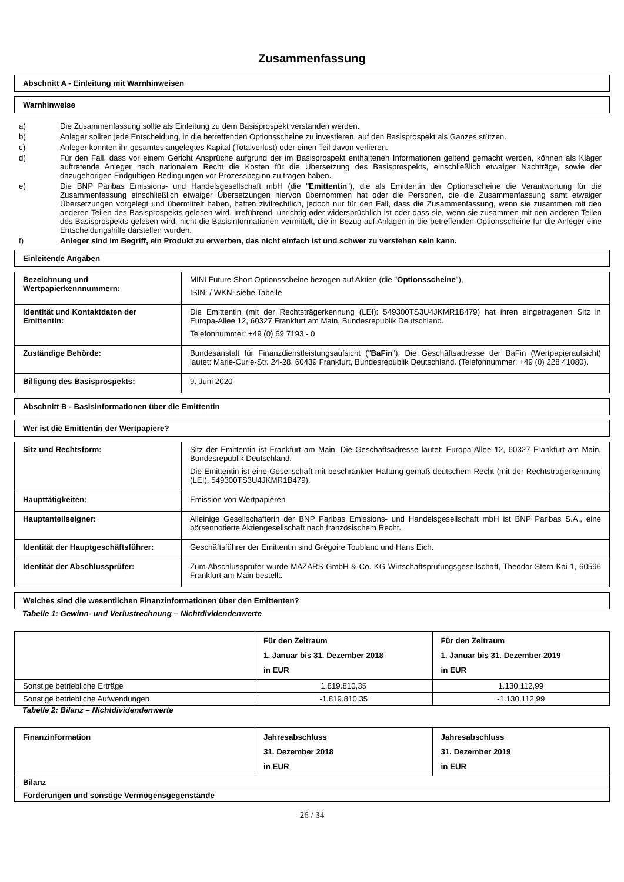Zusammenfassung
Abschnitt A - Einleitung mit Warnhinweisen
Warnhinweise
a) Die Zusammenfassung sollte als Einleitung zu dem Basisprospekt verstanden werden.
b) Anleger sollten jede Entscheidung, in die betreffenden Optionsscheine zu investieren, auf den Basisprospekt als Ganzes stützen.
c) Anleger könnten ihr gesamtes angelegtes Kapital (Totalverlust) oder einen Teil davon verlieren.
d) Für den Fall, dass vor einem Gericht Ansprüche aufgrund der im Basisprospekt enthaltenen Informationen geltend gemacht werden, können als Kläger auftretende Anleger nach nationalem Recht die Kosten für die Übersetzung des Basisprospekts, einschließlich etwaiger Nachträge, sowie der dazugehörigen Endgültigen Bedingungen vor Prozessbeginn zu tragen haben.
e) Die BNP Paribas Emissions- und Handelsgesellschaft mbH (die "Emittentin"), die als Emittentin der Optionsscheine die Verantwortung für die Zusammenfassung einschließlich etwaiger Übersetzungen hiervon übernommen hat oder die Personen, die die Zusammenfassung samt etwaiger Übersetzungen vorgelegt und übermittelt haben, haften zivilrechtlich, jedoch nur für den Fall, dass die Zusammenfassung, wenn sie zusammen mit den anderen Teilen des Basisprospekts gelesen wird, irreführend, unrichtig oder widersprüchlich ist oder dass sie, wenn sie zusammen mit den anderen Teilen des Basisprospekts gelesen wird, nicht die Basisinformationen vermittelt, die in Bezug auf Anlagen in die betreffenden Optionsscheine für die Anleger eine Entscheidungshilfe darstellen würden.
f) Anleger sind im Begriff, ein Produkt zu erwerben, das nicht einfach ist und schwer zu verstehen sein kann.
Einleitende Angaben
| Bezeichnung und Wertpapierkennnummern: | MINI Future Short Optionsscheine bezogen auf Aktien (die " Optionsscheine "), ISIN: / WKN: siehe Tabelle |
| Identität und Kontaktdaten der Emittentin: | Die Emittentin (mit der Rechtsträgerkennung (LEI): 549300TS3U4JKMR1B479) hat ihren eingetragenen Sitz in Europa-Allee 12, 60327 Frankfurt am Main, Bundesrepublik Deutschland. Telefonnummer: +49 (0) 69 7193 - 0 |
| Zuständige Behörde: | Bundesanstalt für Finanzdienstleistungsaufsicht (" BaFin "). Die Geschäftsadresse der BaFin (Wertpapieraufsicht) lautet: Marie-Curie-Str. 24-28, 60439 Frankfurt, Bundesrepublik Deutschland. (Telefonnummer: +49 (0) 228 41080). |
| Billigung des Basisprospekts: | 9. Juni 2020 |
Abschnitt B - Basisinformationen über die Emittentin
Wer ist die Emittentin der Wertpapiere?
| Sitz und Rechtsform: | Sitz der Emittentin ist Frankfurt am Main. Die Geschäftsadresse lautet: Europa-Allee 12, 60327 Frankfurt am Main, Bundesrepublik Deutschland. Die Emittentin ist eine Gesellschaft mit beschränkter Haftung gemäß deutschem Recht (mit der Rechtsträgerkennung (LEI): 549300TS3U4JKMR1B479). |
| Haupttätigkeiten: | Emission von Wertpapieren |
| Hauptanteilseigner: | Alleinige Gesellschafterin der BNP Paribas Emissions- und Handelsgesellschaft mbH ist BNP Paribas S.A., eine börsennotierte Aktiengesellschaft nach französischem Recht. |
| Identität der Hauptgeschäftsführer: | Geschäftsführer der Emittentin sind Grégoire Toublanc und Hans Eich. |
| Identität der Abschlussprüfer: | Zum Abschlussprüfer wurde MAZARS GmbH & Co. KG Wirtschaftsprüfungsgesellschaft, Theodor-Stern-Kai 1, 60596 Frankfurt am Main bestellt. |
Welches sind die wesentlichen Finanzinformationen über den Emittenten?
Tabelle 1: Gewinn- und Verlustrechnung – Nichtdividendenwerte
| | Für den Zeitraum 1. Januar bis 31. Dezember 2018 in EUR | Für den Zeitraum 1. Januar bis 31. Dezember 2019 in EUR |
| --- | --- | --- |
| Sonstige betriebliche Erträge | 1.819.810,35 | 1.130.112,99 |
| Sonstige betriebliche Aufwendungen | -1.819.810,35 | -1.130.112,99 |
Tabelle 2: Bilanz – Nichtdividendenwerte
| Finanzinformation | Jahresabschluss 31. Dezember 2018 in EUR | Jahresabschluss 31. Dezember 2019 in EUR |
| --- | --- | --- |
| Bilanz | | |
| Forderungen und sonstige Vermögensgegenstände | | |
26 / 34